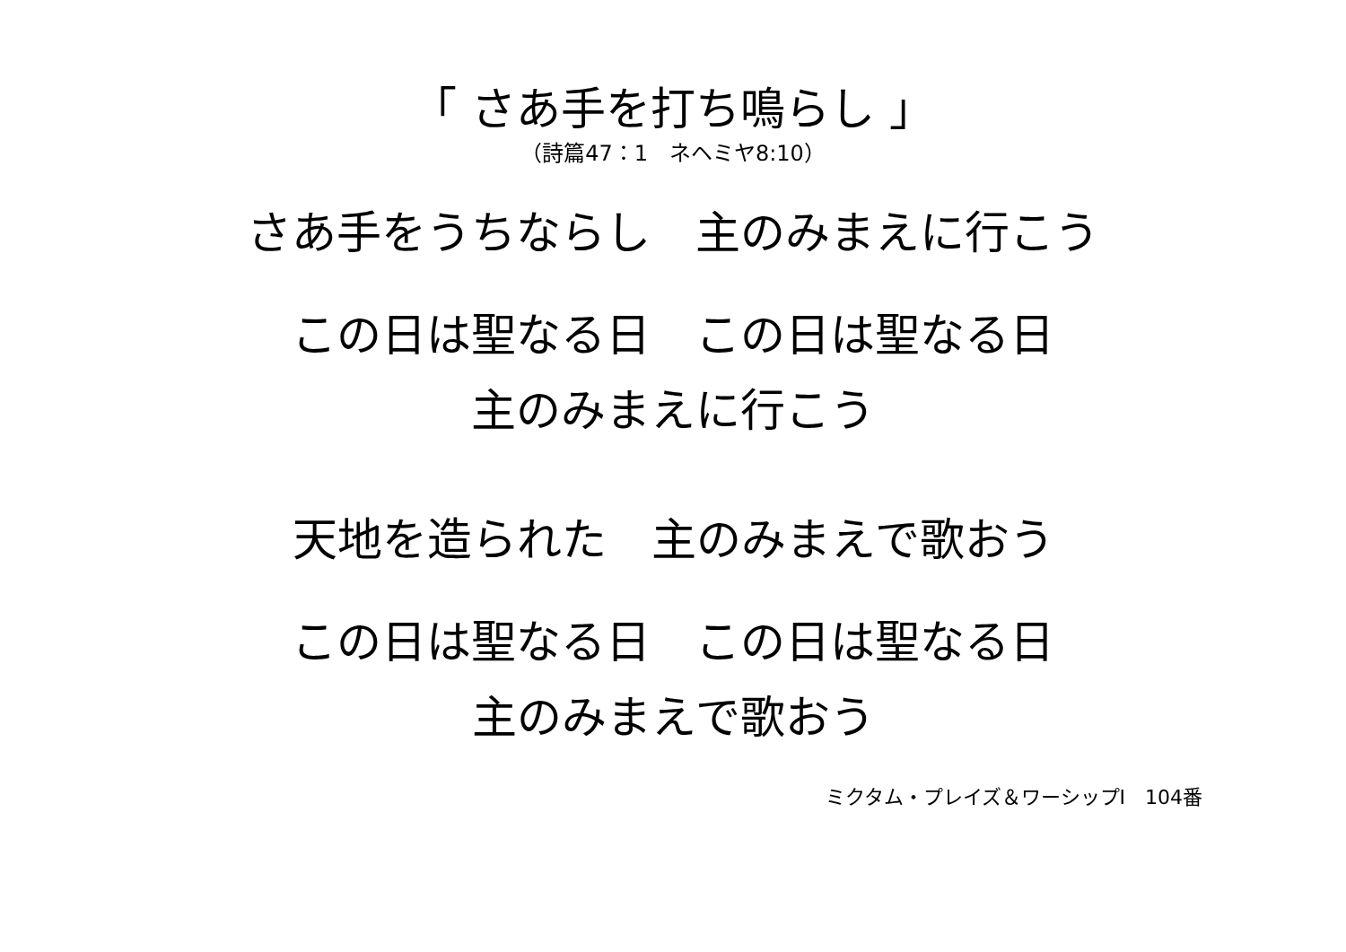「 さあ手を打ち鳴らし 」
（詩篇47：1　ネヘミヤ8:10）
さあ手をうちならし　主のみまえに行こう
この日は聖なる日　この日は聖なる日
主のみまえに行こう
天地を造られた　主のみまえで歌おう
この日は聖なる日　この日は聖なる日
主のみまえで歌おう
ミクタム・プレイズ＆ワーシップⅠ　104番